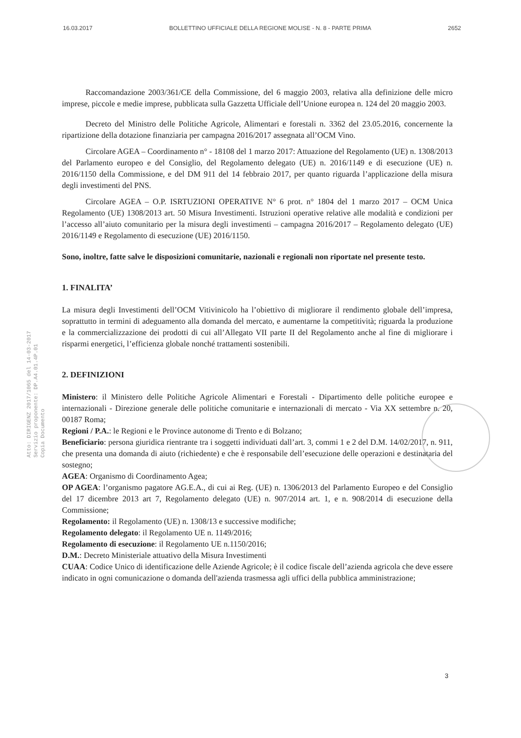16.03.2017 BOLLETTINO UFFICIALE DELLA REGIONE MOLISE - N. 8 - PARTE PRIMA 2652
Atto: DIRIGENZ 2017/1065 del 14-03-2017
Servizio proponente: DP.A4.01.4P.01
Copia Documento
Raccomandazione 2003/361/CE della Commissione, del 6 maggio 2003, relativa alla definizione delle micro imprese, piccole e medie imprese, pubblicata sulla Gazzetta Ufficiale dell’Unione europea n. 124 del 20 maggio 2003.
Decreto del Ministro delle Politiche Agricole, Alimentari e forestali n. 3362 del 23.05.2016, concernente la ripartizione della dotazione finanziaria per campagna 2016/2017 assegnata all’OCM Vino.
Circolare AGEA – Coordinamento n° - 18108 del 1 marzo 2017: Attuazione del Regolamento (UE) n. 1308/2013 del Parlamento europeo e del Consiglio, del Regolamento delegato (UE) n. 2016/1149 e di esecuzione (UE) n. 2016/1150 della Commissione, e del DM 911 del 14 febbraio 2017, per quanto riguarda l’applicazione della misura degli investimenti del PNS.
Circolare AGEA – O.P. ISRTUZIONI OPERATIVE N° 6 prot. n° 1804 del 1 marzo 2017 – OCM Unica Regolamento (UE) 1308/2013 art. 50 Misura Investimenti. Istruzioni operative relative alle modalità e condizioni per l’accesso all’aiuto comunitario per la misura degli investimenti – campagna 2016/2017 – Regolamento delegato (UE) 2016/1149 e Regolamento di esecuzione (UE) 2016/1150.
Sono, inoltre, fatte salve le disposizioni comunitarie, nazionali e regionali non riportate nel presente testo.
1. FINALITA’
La misura degli Investimenti dell’OCM Vitivinicolo ha l’obiettivo di migliorare il rendimento globale dell’impresa, soprattutto in termini di adeguamento alla domanda del mercato, e aumentarne la competitività; riguarda la produzione e la commercializzazione dei prodotti di cui all’Allegato VII parte II del Regolamento anche al fine di migliorare i risparmi energetici, l’efficienza globale nonché trattamenti sostenibili.
2. DEFINIZIONI
Ministero: il Ministero delle Politiche Agricole Alimentari e Forestali - Dipartimento delle politiche europee e internazionali - Direzione generale delle politiche comunitarie e internazionali di mercato - Via XX settembre n. 20, 00187 Roma;
Regioni / P.A.: le Regioni e le Province autonome di Trento e di Bolzano;
Beneficiario: persona giuridica rientrante tra i soggetti individuati dall’art. 3, commi 1 e 2 del D.M. 14/02/2017, n. 911, che presenta una domanda di aiuto (richiedente) e che è responsabile dell’esecuzione delle operazioni e destinataria del sostegno;
AGEA: Organismo di Coordinamento Agea;
OP AGEA: l’organismo pagatore AG.E.A., di cui ai Reg. (UE) n. 1306/2013 del Parlamento Europeo e del Consiglio del 17 dicembre 2013 art 7, Regolamento delegato (UE) n. 907/2014 art. 1, e n. 908/2014 di esecuzione della Commissione;
Regolamento: il Regolamento (UE) n. 1308/13 e successive modifiche;
Regolamento delegato: il Regolamento UE n. 1149/2016;
Regolamento di esecuzione: il Regolamento UE n.1150/2016;
D.M.: Decreto Ministeriale attuativo della Misura Investimenti
CUAA: Codice Unico di identificazione delle Aziende Agricole; è il codice fiscale dell’azienda agricola che deve essere indicato in ogni comunicazione o domanda dell'azienda trasmessa agli uffici della pubblica amministrazione;
3